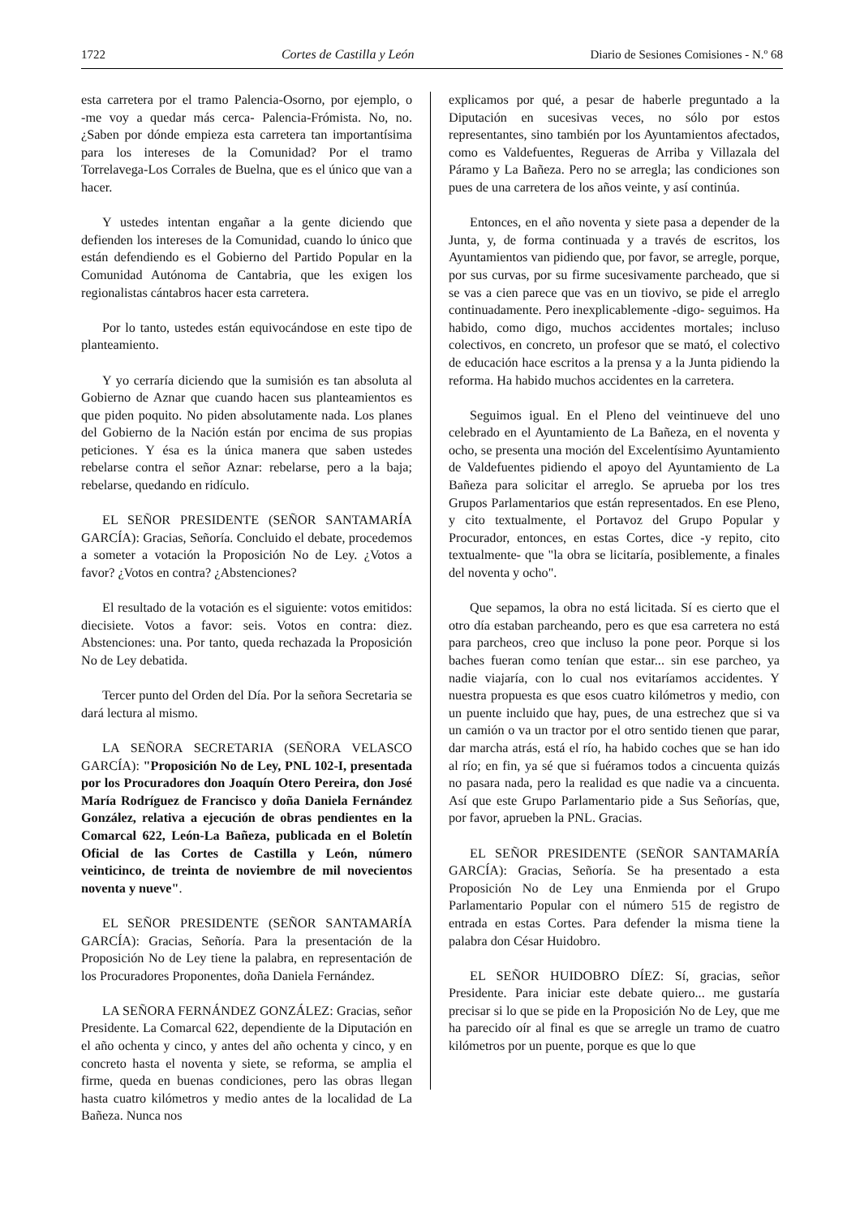1722 Cortes de Castilla y León Diario de Sesiones Comisiones - N.º 68
esta carretera por el tramo Palencia‑Osorno, por ejemplo, o ‑me voy a quedar más cerca‑ Palencia‑Frómista. No, no. ¿Saben por dónde empieza esta carretera tan importantísima para los intereses de la Comunidad? Por el tramo Torrelavega‑Los Corrales de Buelna, que es el único que van a hacer.
Y ustedes intentan engañar a la gente diciendo que defienden los intereses de la Comunidad, cuando lo único que están defendiendo es el Gobierno del Partido Popular en la Comunidad Autónoma de Cantabria, que les exigen los regionalistas cántabros hacer esta carretera.
Por lo tanto, ustedes están equivocándose en este tipo de planteamiento.
Y yo cerraría diciendo que la sumisión es tan absoluta al Gobierno de Aznar que cuando hacen sus planteamientos es que piden poquito. No piden absolutamente nada. Los planes del Gobierno de la Nación están por encima de sus propias peticiones. Y ésa es la única manera que saben ustedes rebelarse contra el señor Aznar: rebelarse, pero a la baja; rebelarse, quedando en ridículo.
EL SEÑOR PRESIDENTE (SEÑOR SANTAMARÍA GARCÍA): Gracias, Señoría. Concluido el debate, procedemos a someter a votación la Proposición No de Ley. ¿Votos a favor? ¿Votos en contra? ¿Abstenciones?
El resultado de la votación es el siguiente: votos emitidos: diecisiete. Votos a favor: seis. Votos en contra: diez. Abstenciones: una. Por tanto, queda rechazada la Proposición No de Ley debatida.
Tercer punto del Orden del Día. Por la señora Secretaria se dará lectura al mismo.
LA SEÑORA SECRETARIA (SEÑORA VELASCO GARCÍA): "Proposición No de Ley, PNL 102‑I, presentada por los Procuradores don Joaquín Otero Pereira, don José María Rodríguez de Francisco y doña Daniela Fernández González, relativa a ejecución de obras pendientes en la Comarcal 622, León‑La Bañeza, publicada en el Boletín Oficial de las Cortes de Castilla y León, número veinticinco, de treinta de noviembre de mil novecientos noventa y nueve".
EL SEÑOR PRESIDENTE (SEÑOR SANTAMARÍA GARCÍA): Gracias, Señoría. Para la presentación de la Proposición No de Ley tiene la palabra, en representación de los Procuradores Proponentes, doña Daniela Fernández.
LA SEÑORA FERNÁNDEZ GONZÁLEZ: Gracias, señor Presidente. La Comarcal 622, dependiente de la Diputación en el año ochenta y cinco, y antes del año ochenta y cinco, y en concreto hasta el noventa y siete, se reforma, se amplia el firme, queda en buenas condiciones, pero las obras llegan hasta cuatro kilómetros y medio antes de la localidad de La Bañeza. Nunca nos
explicamos por qué, a pesar de haberle preguntado a la Diputación en sucesivas veces, no sólo por estos representantes, sino también por los Ayuntamientos afectados, como es Valdefuentes, Regueras de Arriba y Villazala del Páramo y La Bañeza. Pero no se arregla; las condiciones son pues de una carretera de los años veinte, y así continúa.
Entonces, en el año noventa y siete pasa a depender de la Junta, y, de forma continuada y a través de escritos, los Ayuntamientos van pidiendo que, por favor, se arregle, porque, por sus curvas, por su firme sucesivamente parcheado, que si se vas a cien parece que vas en un tiovivo, se pide el arreglo continuadamente. Pero inexplicablemente ‑digo‑ seguimos. Ha habido, como digo, muchos accidentes mortales; incluso colectivos, en concreto, un profesor que se mató, el colectivo de educación hace escritos a la prensa y a la Junta pidiendo la reforma. Ha habido muchos accidentes en la carretera.
Seguimos igual. En el Pleno del veintinueve del uno celebrado en el Ayuntamiento de La Bañeza, en el noventa y ocho, se presenta una moción del Excelentísimo Ayuntamiento de Valdefuentes pidiendo el apoyo del Ayuntamiento de La Bañeza para solicitar el arreglo. Se aprueba por los tres Grupos Parlamentarios que están representados. En ese Pleno, y cito textualmente, el Portavoz del Grupo Popular y Procurador, entonces, en estas Cortes, dice ‑y repito, cito textualmente‑ que "la obra se licitaría, posiblemente, a finales del noventa y ocho".
Que sepamos, la obra no está licitada. Sí es cierto que el otro día estaban parcheando, pero es que esa carretera no está para parcheos, creo que incluso la pone peor. Porque si los baches fueran como tenían que estar... sin ese parcheo, ya nadie viajaría, con lo cual nos evitaríamos accidentes. Y nuestra propuesta es que esos cuatro kilómetros y medio, con un puente incluido que hay, pues, de una estrechez que si va un camión o va un tractor por el otro sentido tienen que parar, dar marcha atrás, está el río, ha habido coches que se han ido al río; en fin, ya sé que si fuéramos todos a cincuenta quizás no pasara nada, pero la realidad es que nadie va a cincuenta. Así que este Grupo Parlamentario pide a Sus Señorías, que, por favor, aprueben la PNL. Gracias.
EL SEÑOR PRESIDENTE (SEÑOR SANTAMARÍA GARCÍA): Gracias, Señoría. Se ha presentado a esta Proposición No de Ley una Enmienda por el Grupo Parlamentario Popular con el número 515 de registro de entrada en estas Cortes. Para defender la misma tiene la palabra don César Huidobro.
EL SEÑOR HUIDOBRO DÍEZ: Sí, gracias, señor Presidente. Para iniciar este debate quiero... me gustaría precisar si lo que se pide en la Proposición No de Ley, que me ha parecido oír al final es que se arregle un tramo de cuatro kilómetros por un puente, porque es que lo que